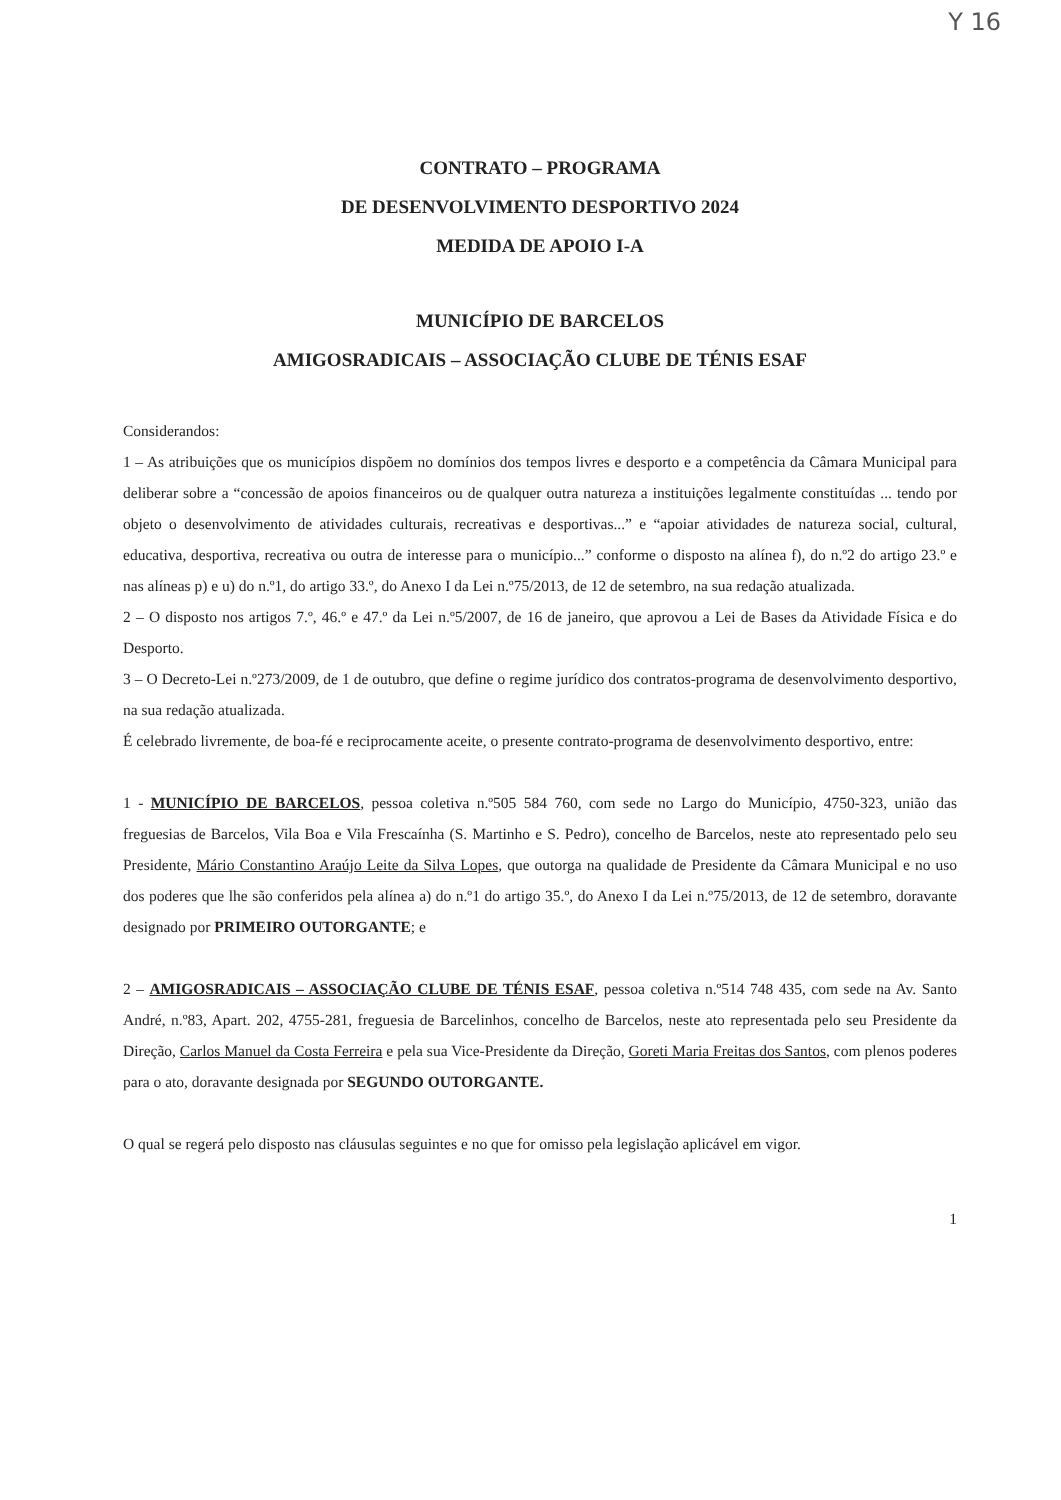Y 16
CONTRATO – PROGRAMA
DE DESENVOLVIMENTO DESPORTIVO 2024
MEDIDA DE APOIO I-A
MUNICÍPIO DE BARCELOS
AMIGOSRADICAIS – ASSOCIAÇÃO CLUBE DE TÉNIS ESAF
Considerandos:
1 – As atribuições que os municípios dispõem no domínios dos tempos livres e desporto e a competência da Câmara Municipal para deliberar sobre a “concessão de apoios financeiros ou de qualquer outra natureza a instituições legalmente constituídas ... tendo por objeto o desenvolvimento de atividades culturais, recreativas e desportivas...” e “apoiar atividades de natureza social, cultural, educativa, desportiva, recreativa ou outra de interesse para o município...” conforme o disposto na alínea f), do n.º2 do artigo 23.º e nas alíneas p) e u) do n.º1, do artigo 33.º, do Anexo I da Lei n.º75/2013, de 12 de setembro, na sua redação atualizada.
2 – O disposto nos artigos 7.º, 46.º e 47.º da Lei n.º5/2007, de 16 de janeiro, que aprovou a Lei de Bases da Atividade Física e do Desporto.
3 – O Decreto-Lei n.º273/2009, de 1 de outubro, que define o regime jurídico dos contratos-programa de desenvolvimento desportivo, na sua redação atualizada.
É celebrado livremente, de boa-fé e reciprocamente aceite, o presente contrato-programa de desenvolvimento desportivo, entre:
1 - MUNICÍPIO DE BARCELOS, pessoa coletiva n.º505 584 760, com sede no Largo do Município, 4750-323, união das freguesias de Barcelos, Vila Boa e Vila Frescaínha (S. Martinho e S. Pedro), concelho de Barcelos, neste ato representado pelo seu Presidente, Mário Constantino Araújo Leite da Silva Lopes, que outorga na qualidade de Presidente da Câmara Municipal e no uso dos poderes que lhe são conferidos pela alínea a) do n.º1 do artigo 35.º, do Anexo I da Lei n.º75/2013, de 12 de setembro, doravante designado por PRIMEIRO OUTORGANTE; e
2 – AMIGOSRADICAIS – ASSOCIAÇÃO CLUBE DE TÉNIS ESAF, pessoa coletiva n.º514 748 435, com sede na Av. Santo André, n.º83, Apart. 202, 4755-281, freguesia de Barcelinhos, concelho de Barcelos, neste ato representada pelo seu Presidente da Direção, Carlos Manuel da Costa Ferreira e pela sua Vice-Presidente da Direção, Goreti Maria Freitas dos Santos, com plenos poderes para o ato, doravante designada por SEGUNDO OUTORGANTE.
O qual se regerá pelo disposto nas cláusulas seguintes e no que for omisso pela legislação aplicável em vigor.
1